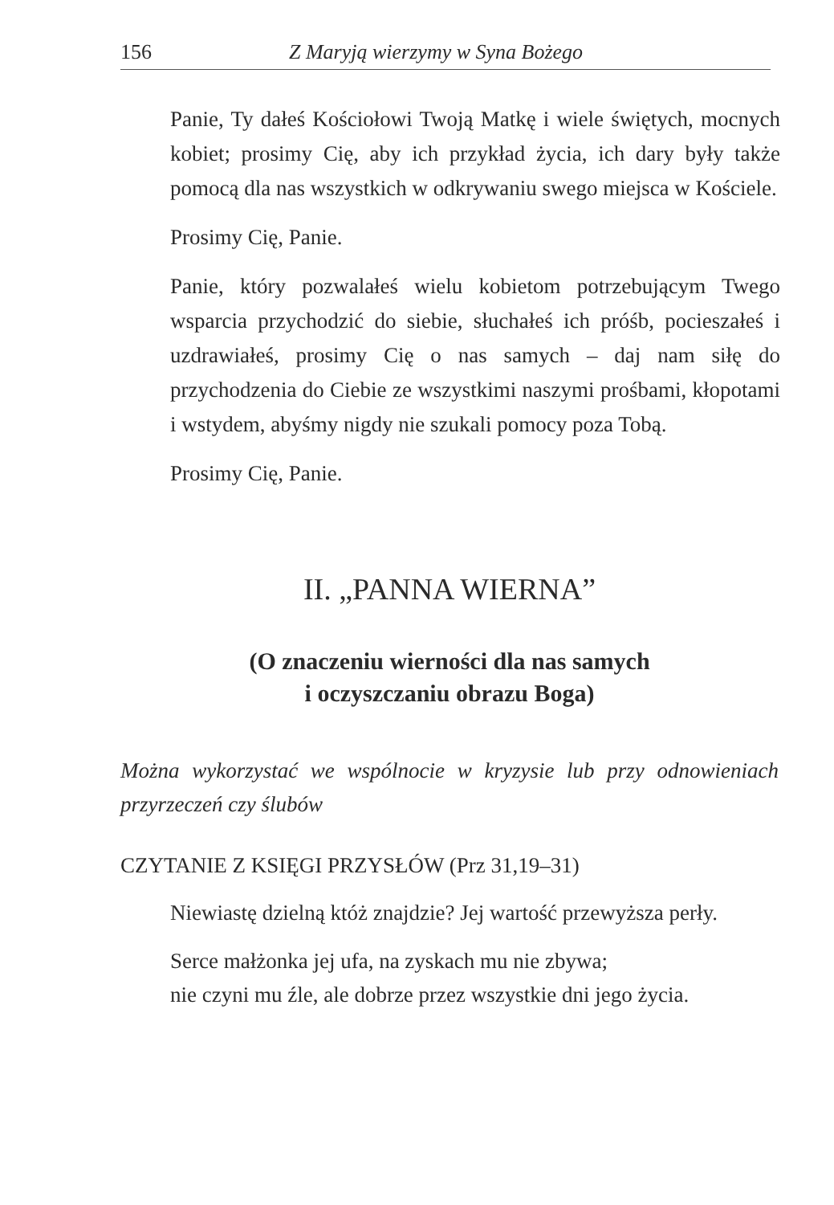156 Z Maryją wierzymy w Syna Bożego
Panie, Ty dałeś Kościołowi Twoją Matkę i wiele świętych, mocnych kobiet; prosimy Cię, aby ich przykład życia, ich dary były także pomocą dla nas wszystkich w odkrywaniu swego miejsca w Kościele.
Prosimy Cię, Panie.
Panie, który pozwalałeś wielu kobietom potrzebującym Twego wsparcia przychodzić do siebie, słuchałeś ich próśb, pocieszałeś i uzdrawiałeś, prosimy Cię o nas samych – daj nam siłę do przychodzenia do Ciebie ze wszystkimi naszymi prośbami, kłopotami i wstydem, abyśmy nigdy nie szukali pomocy poza Tobą.
Prosimy Cię, Panie.
II. „PANNA WIERNA”
(O znaczeniu wierności dla nas samych
i oczyszczaniu obrazu Boga)
Można wykorzystać we wspólnocie w kryzysie lub przy odnowieniach przyrzeczeń czy ślubów
CZYTANIE Z KSIĘGI PRZYSŁÓW (Prz 31,19–31)
Niewiastę dzielną któż znajdzie? Jej wartość przewyższa perły.
Serce małżonka jej ufa, na zyskach mu nie zbywa;
nie czyni mu źle, ale dobrze przez wszystkie dni jego życia.